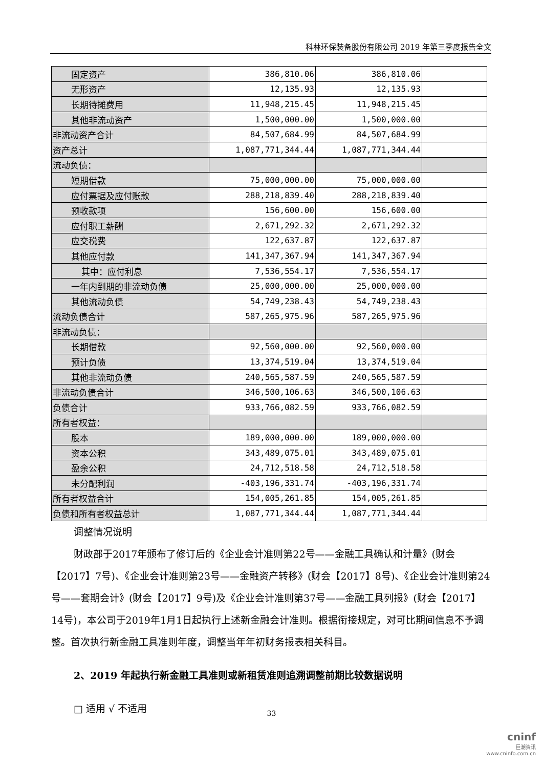科林环保装备股份有限公司 2019 年第三季度报告全文
| 固定资产 | 386,810.06 | 386,810.06 | |
| 无形资产 | 12,135.93 | 12,135.93 | |
| 长期待摊费用 | 11,948,215.45 | 11,948,215.45 | |
| 其他非流动资产 | 1,500,000.00 | 1,500,000.00 | |
| 非流动资产合计 | 84,507,684.99 | 84,507,684.99 | |
| 资产总计 | 1,087,771,344.44 | 1,087,771,344.44 | |
| 流动负债： | | | |
| 短期借款 | 75,000,000.00 | 75,000,000.00 | |
| 应付票据及应付账款 | 288,218,839.40 | 288,218,839.40 | |
| 预收款项 | 156,600.00 | 156,600.00 | |
| 应付职工薪酬 | 2,671,292.32 | 2,671,292.32 | |
| 应交税费 | 122,637.87 | 122,637.87 | |
| 其他应付款 | 141,347,367.94 | 141,347,367.94 | |
| 其中：应付利息 | 7,536,554.17 | 7,536,554.17 | |
| 一年内到期的非流动负债 | 25,000,000.00 | 25,000,000.00 | |
| 其他流动负债 | 54,749,238.43 | 54,749,238.43 | |
| 流动负债合计 | 587,265,975.96 | 587,265,975.96 | |
| 非流动负债： | | | |
| 长期借款 | 92,560,000.00 | 92,560,000.00 | |
| 预计负债 | 13,374,519.04 | 13,374,519.04 | |
| 其他非流动负债 | 240,565,587.59 | 240,565,587.59 | |
| 非流动负债合计 | 346,500,106.63 | 346,500,106.63 | |
| 负债合计 | 933,766,082.59 | 933,766,082.59 | |
| 所有者权益： | | | |
| 股本 | 189,000,000.00 | 189,000,000.00 | |
| 资本公积 | 343,489,075.01 | 343,489,075.01 | |
| 盈余公积 | 24,712,518.58 | 24,712,518.58 | |
| 未分配利润 | -403,196,331.74 | -403,196,331.74 | |
| 所有者权益合计 | 154,005,261.85 | 154,005,261.85 | |
| 负债和所有者权益总计 | 1,087,771,344.44 | 1,087,771,344.44 | |
调整情况说明
财政部于2017年颁布了修订后的《企业会计准则第22号——金融工具确认和计量》(财会【2017】7号)、《企业会计准则第23号——金融资产转移》(财会【2017】8号)、《企业会计准则第24号——套期会计》(财会【2017】9号)及《企业会计准则第37号——金融工具列报》(财会【2017】14号)，本公司于2019年1月1日起执行上述新金融会计准则。根据衔接规定，对可比期间信息不予调整。首次执行新金融工具准则年度，调整当年年初财务报表相关科目。
2、2019 年起执行新金融工具准则或新租赁准则追溯调整前期比较数据说明
□ 适用 √ 不适用
33
cninf
巨潮资讯
www.cninfo.com.cn